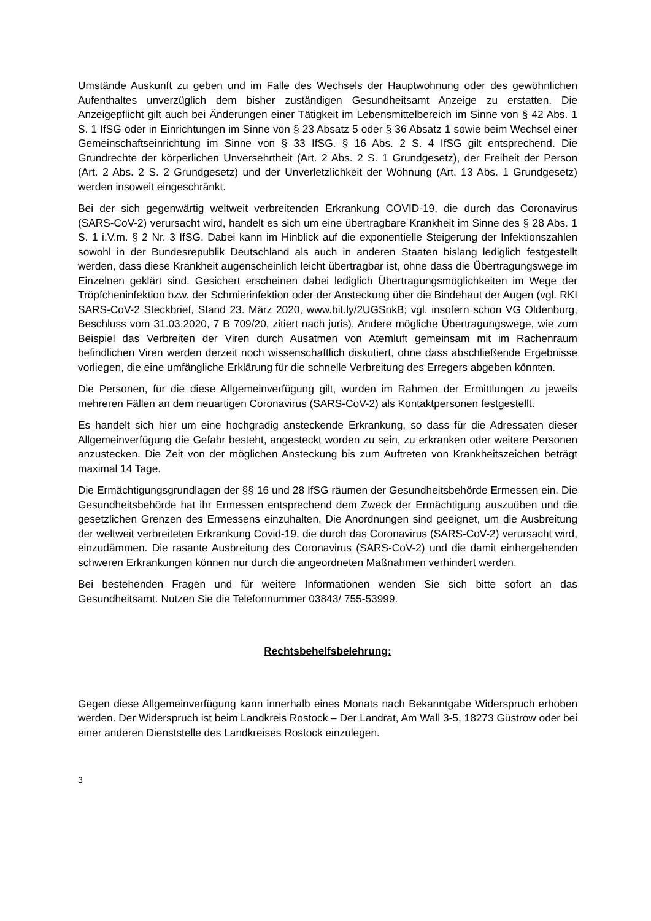Umstände Auskunft zu geben und im Falle des Wechsels der Hauptwohnung oder des gewöhnlichen Aufenthaltes unverzüglich dem bisher zuständigen Gesundheitsamt Anzeige zu erstatten. Die Anzeigepflicht gilt auch bei Änderungen einer Tätigkeit im Lebensmittelbereich im Sinne von § 42 Abs. 1 S. 1 IfSG oder in Einrichtungen im Sinne von § 23 Absatz 5 oder § 36 Absatz 1 sowie beim Wechsel einer Gemeinschaftseinrichtung im Sinne von § 33 IfSG. § 16 Abs. 2 S. 4 IfSG gilt entsprechend. Die Grundrechte der körperlichen Unversehrtheit (Art. 2 Abs. 2 S. 1 Grundgesetz), der Freiheit der Person (Art. 2 Abs. 2 S. 2 Grundgesetz) und der Unverletzlichkeit der Wohnung (Art. 13 Abs. 1 Grundgesetz) werden insoweit eingeschränkt.
Bei der sich gegenwärtig weltweit verbreitenden Erkrankung COVID-19, die durch das Coronavirus (SARS-CoV-2) verursacht wird, handelt es sich um eine übertragbare Krankheit im Sinne des § 28 Abs. 1 S. 1 i.V.m. § 2 Nr. 3 IfSG. Dabei kann im Hinblick auf die exponentielle Steigerung der Infektionszahlen sowohl in der Bundesrepublik Deutschland als auch in anderen Staaten bislang lediglich festgestellt werden, dass diese Krankheit augenscheinlich leicht übertragbar ist, ohne dass die Übertragungswege im Einzelnen geklärt sind. Gesichert erscheinen dabei lediglich Übertragungsmöglichkeiten im Wege der Tröpfcheninfektion bzw. der Schmierinfektion oder der Ansteckung über die Bindehaut der Augen (vgl. RKI SARS-CoV-2 Steckbrief, Stand 23. März 2020, www.bit.ly/2UGSnkB; vgl. insofern schon VG Oldenburg, Beschluss vom 31.03.2020, 7 B 709/20, zitiert nach juris). Andere mögliche Übertragungswege, wie zum Beispiel das Verbreiten der Viren durch Ausatmen von Atemluft gemeinsam mit im Rachenraum befindlichen Viren werden derzeit noch wissenschaftlich diskutiert, ohne dass abschließende Ergebnisse vorliegen, die eine umfängliche Erklärung für die schnelle Verbreitung des Erregers abgeben könnten.
Die Personen, für die diese Allgemeinverfügung gilt, wurden im Rahmen der Ermittlungen zu jeweils mehreren Fällen an dem neuartigen Coronavirus (SARS-CoV-2) als Kontaktpersonen festgestellt.
Es handelt sich hier um eine hochgradig ansteckende Erkrankung, so dass für die Adressaten dieser Allgemeinverfügung die Gefahr besteht, angesteckt worden zu sein, zu erkranken oder weitere Personen anzustecken. Die Zeit von der möglichen Ansteckung bis zum Auftreten von Krankheitszeichen beträgt maximal 14 Tage.
Die Ermächtigungsgrundlagen der §§ 16 und 28 IfSG räumen der Gesundheitsbehörde Ermessen ein. Die Gesundheitsbehörde hat ihr Ermessen entsprechend dem Zweck der Ermächtigung auszuüben und die gesetzlichen Grenzen des Ermessens einzuhalten. Die Anordnungen sind geeignet, um die Ausbreitung der weltweit verbreiteten Erkrankung Covid-19, die durch das Coronavirus (SARS-CoV-2) verursacht wird, einzudämmen. Die rasante Ausbreitung des Coronavirus (SARS-CoV-2) und die damit einhergehenden schweren Erkrankungen können nur durch die angeordneten Maßnahmen verhindert werden.
Bei bestehenden Fragen und für weitere Informationen wenden Sie sich bitte sofort an das Gesundheitsamt. Nutzen Sie die Telefonnummer 03843/ 755-53999.
Rechtsbehelfsbelehrung:
Gegen diese Allgemeinverfügung kann innerhalb eines Monats nach Bekanntgabe Widerspruch erhoben werden. Der Widerspruch ist beim Landkreis Rostock – Der Landrat, Am Wall 3-5, 18273 Güstrow oder bei einer anderen Dienststelle des Landkreises Rostock einzulegen.
3